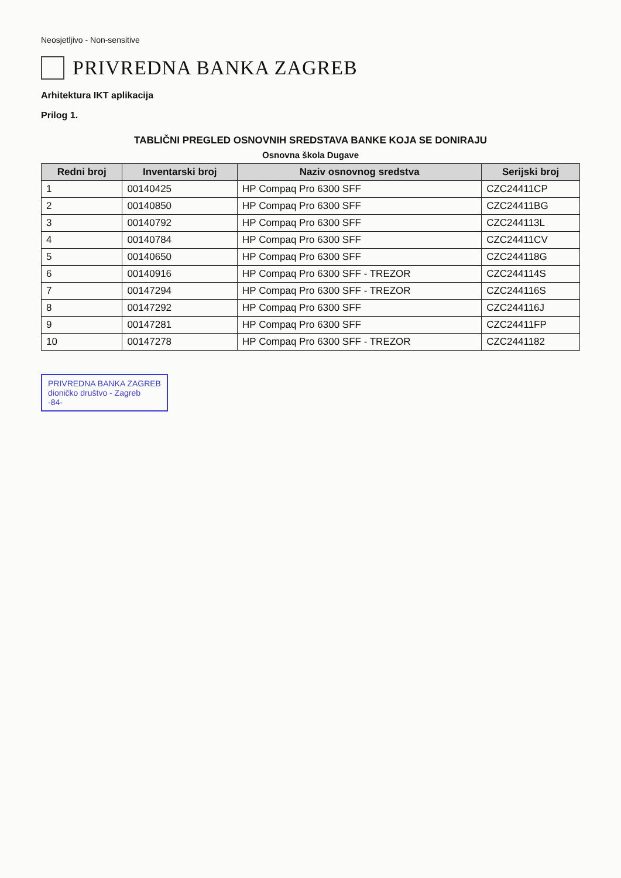Neosjetljivo - Non-sensitive
PRIVREDNA BANKA ZAGREB
Arhitektura IKT aplikacija
Prilog 1.
TABLIČNI PREGLED OSNOVNIH SREDSTAVA BANKE KOJA SE DONIRAJU
Osnovna škola Dugave
| Redni broj | Inventarski broj | Naziv osnovnog sredstva | Serijski broj |
| --- | --- | --- | --- |
| 1 | 00140425 | HP Compaq Pro 6300 SFF | CZC24411CP |
| 2 | 00140850 | HP Compaq Pro 6300 SFF | CZC24411BG |
| 3 | 00140792 | HP Compaq Pro 6300 SFF | CZC244113L |
| 4 | 00140784 | HP Compaq Pro 6300 SFF | CZC24411CV |
| 5 | 00140650 | HP Compaq Pro 6300 SFF | CZC244118G |
| 6 | 00140916 | HP Compaq Pro 6300 SFF - TREZOR | CZC244114S |
| 7 | 00147294 | HP Compaq Pro 6300 SFF - TREZOR | CZC244116S |
| 8 | 00147292 | HP Compaq Pro 6300 SFF | CZC244116J |
| 9 | 00147281 | HP Compaq Pro 6300 SFF | CZC24411FP |
| 10 | 00147278 | HP Compaq Pro 6300 SFF - TREZOR | CZC2441182 |
PRIVREDNA BANKA ZAGREB
dioničko društvo - Zagreb
-84-